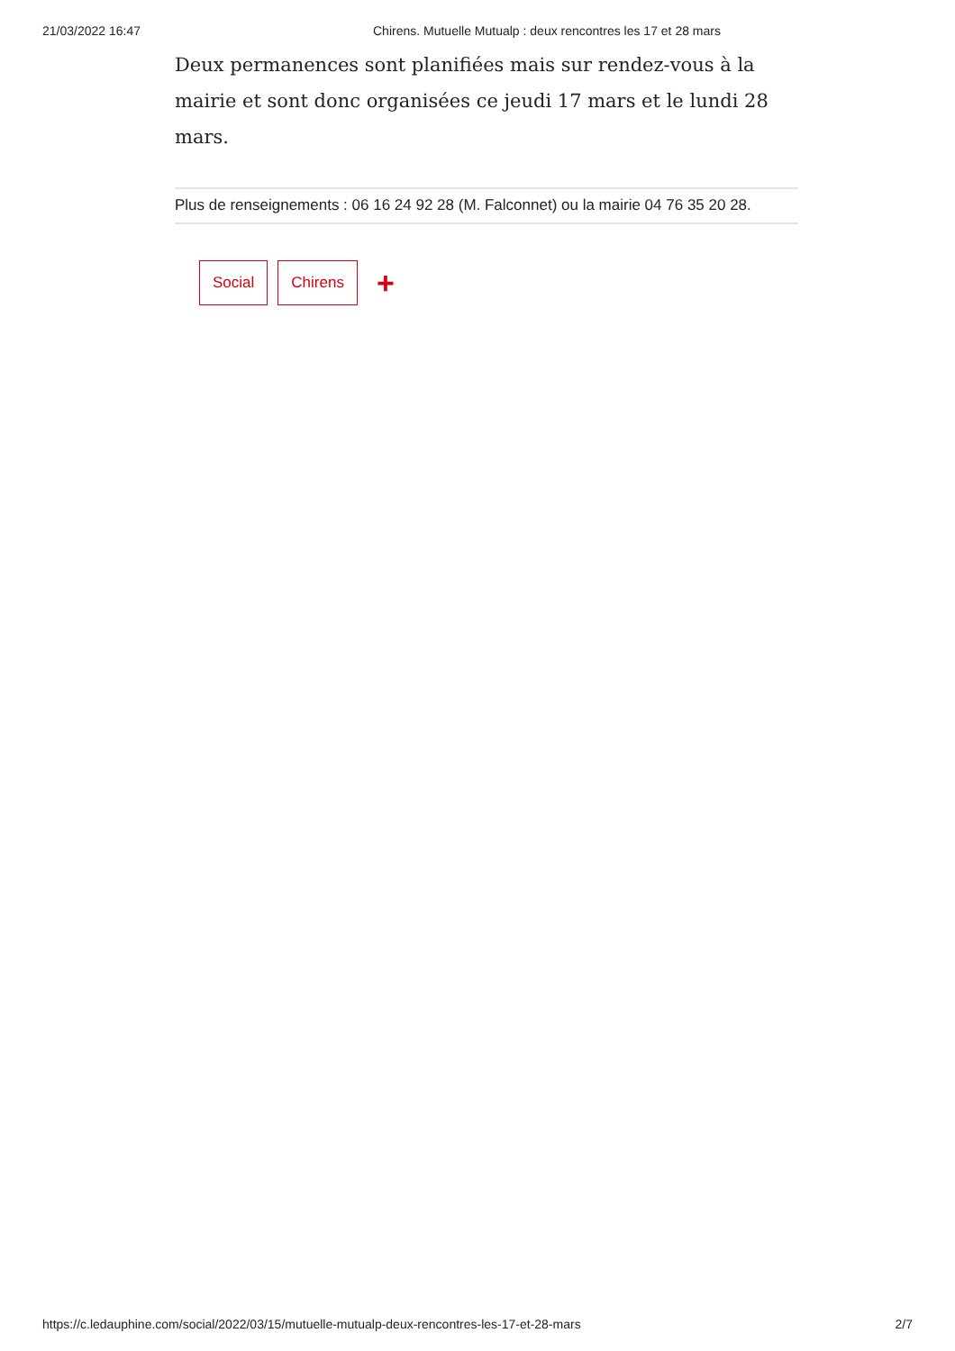21/03/2022 16:47 Chirens. Mutuelle Mutualp : deux rencontres les 17 et 28 mars
Deux permanences sont planifiées mais sur rendez-vous à la mairie et sont donc organisées ce jeudi 17 mars et le lundi 28 mars.
Plus de renseignements : 06 16 24 92 28 (M. Falconnet) ou la mairie 04 76 35 20 28.
Social Chirens +
https://c.ledauphine.com/social/2022/03/15/mutuelle-mutualp-deux-rencontres-les-17-et-28-mars 2/7